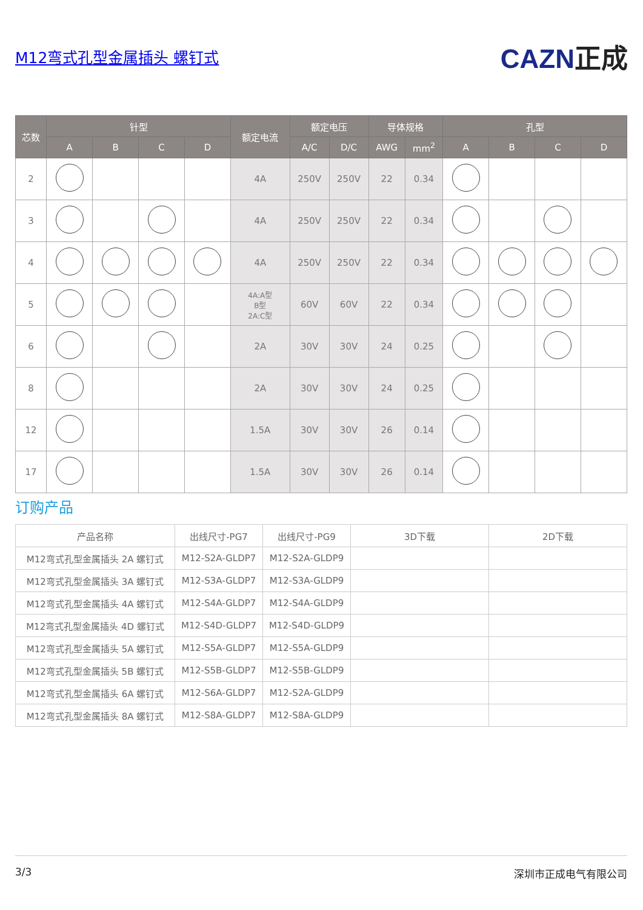M12弯式孔型金属插头 螺钉式
CAZN正成
| 芯数 | 针型 | | | | 额定电流 | 额定电压 | | 导体规格 | | 孔型 | | | |
| --- | --- | --- | --- | --- | --- | --- | --- | --- | --- | --- | --- | --- | --- |
| | A | B | C | D | | A/C | D/C | AWG | mm<sup>2</sup> | A | B | C | D |
| 2 | | | | | 4A | 250V | 250V | 22 | 0.34 | | | | |
| 3 | | | | | 4A | 250V | 250V | 22 | 0.34 | | | | |
| 4 | | | | | 4A | 250V | 250V | 22 | 0.34 | | | | |
| 5 | | | | | 4A:A型 B型 2A:C型 | 60V | 60V | 22 | 0.34 | | | | |
| 6 | | | | | 2A | 30V | 30V | 24 | 0.25 | | | | |
| 8 | | | | | 2A | 30V | 30V | 24 | 0.25 | | | | |
| 12 | | | | | 1.5A | 30V | 30V | 26 | 0.14 | | | | |
| 17 | | | | | 1.5A | 30V | 30V | 26 | 0.14 | | | | |
订购产品
| 产品名称 | 出线尺寸-PG7 | 出线尺寸-PG9 | 3D下载 | 2D下载 |
| --- | --- | --- | --- | --- |
| M12弯式孔型金属插头 2A 螺钉式 | M12-S2A-GLDP7 | M12-S2A-GLDP9 | | |
| M12弯式孔型金属插头 3A 螺钉式 | M12-S3A-GLDP7 | M12-S3A-GLDP9 | | |
| M12弯式孔型金属插头 4A 螺钉式 | M12-S4A-GLDP7 | M12-S4A-GLDP9 | | |
| M12弯式孔型金属插头 4D 螺钉式 | M12-S4D-GLDP7 | M12-S4D-GLDP9 | | |
| M12弯式孔型金属插头 5A 螺钉式 | M12-S5A-GLDP7 | M12-S5A-GLDP9 | | |
| M12弯式孔型金属插头 5B 螺钉式 | M12-S5B-GLDP7 | M12-S5B-GLDP9 | | |
| M12弯式孔型金属插头 6A 螺钉式 | M12-S6A-GLDP7 | M12-S2A-GLDP9 | | |
| M12弯式孔型金属插头 8A 螺钉式 | M12-S8A-GLDP7 | M12-S8A-GLDP9 | | |
3/3 深圳市正成电气有限公司